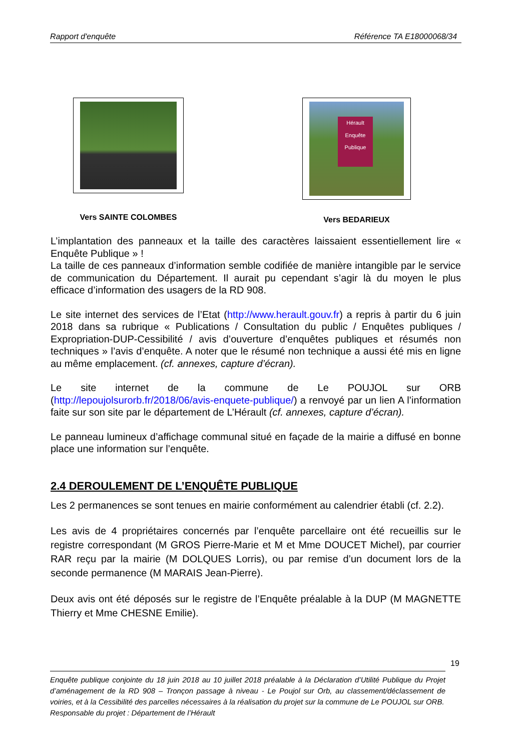Rapport d'enquête Référence TA E18000068/34
Vers SAINTE COLOMBES
Hérault
Enquête Publique
Vers BEDARIEUX
L’implantation des panneaux et la taille des caractères laissaient essentiellement lire « Enquête Publique » !
La taille de ces panneaux d’information semble codifiée de manière intangible par le service de communication du Département. Il aurait pu cependant s’agir là du moyen le plus efficace d’information des usagers de la RD 908.
Le site internet des services de l’Etat (http://www.herault.gouv.fr) a repris à partir du 6 juin 2018 dans sa rubrique « Publications / Consultation du public / Enquêtes publiques / Expropriation-DUP-Cessibilité / avis d’ouverture d’enquêtes publiques et résumés non techniques » l’avis d’enquête. A noter que le résumé non technique a aussi été mis en ligne au même emplacement. (cf. annexes, capture d’écran).
Le site internet de la commune de Le POUJOL sur ORB (http://lepoujolsurorb.fr/2018/06/avis-enquete-publique/) a renvoyé par un lien A l’information faite sur son site par le département de L’Hérault (cf. annexes, capture d’écran).
Le panneau lumineux d’affichage communal situé en façade de la mairie a diffusé en bonne place une information sur l’enquête.
2.4 DEROULEMENT DE L’ENQUÊTE PUBLIQUE
Les 2 permanences se sont tenues en mairie conformément au calendrier établi (cf. 2.2).
Les avis de 4 propriétaires concernés par l’enquête parcellaire ont été recueillis sur le registre correspondant (M GROS Pierre-Marie et M et Mme DOUCET Michel), par courrier RAR reçu par la mairie (M DOLQUES Lorris), ou par remise d’un document lors de la seconde permanence (M MARAIS Jean-Pierre).
Deux avis ont été déposés sur le registre de l’Enquête préalable à la DUP (M MAGNETTE Thierry et Mme CHESNE Emilie).
19
Enquête publique conjointe du 18 juin 2018 au 10 juillet 2018 préalable à la Déclaration d’Utilité Publique du Projet d’aménagement de la RD 908 – Tronçon passage à niveau - Le Poujol sur Orb, au classement/déclassement de voiries, et à la Cessibilité des parcelles nécessaires à la réalisation du projet sur la commune de Le POUJOL sur ORB.
Responsable du projet : Département de l’Hérault